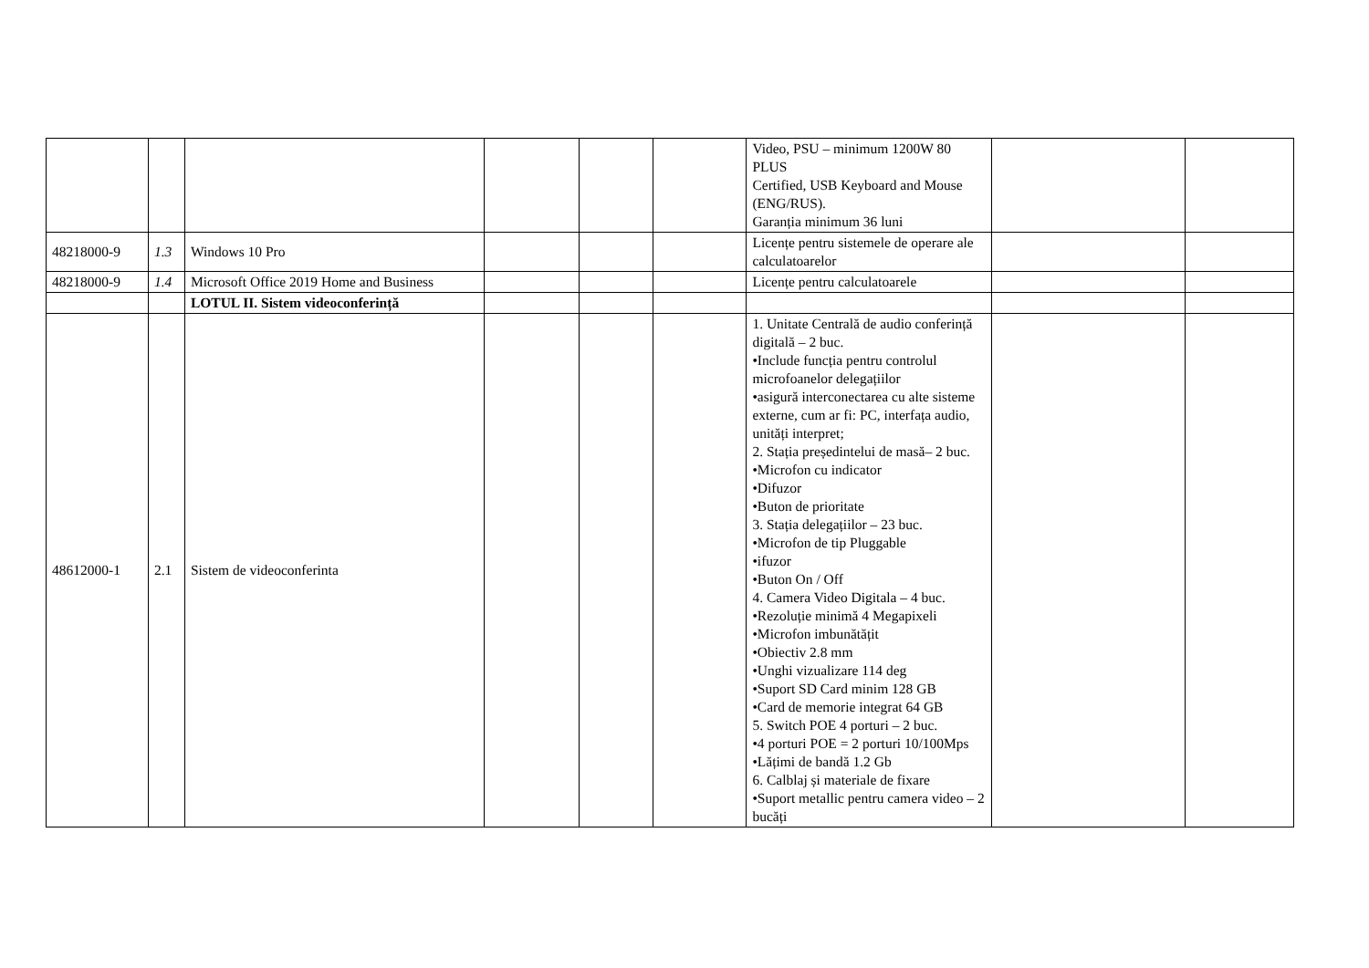| | | | | | | Video, PSU – minimum 1200W 80 PLUS Certified, USB Keyboard and Mouse (ENG/RUS). Garanția minimum 36 luni | | |
| 48218000-9 | 1.3 | Windows 10 Pro | | | | Licențe pentru sistemele de operare ale calculatoarelor | | |
| 48218000-9 | 1.4 | Microsoft Office 2019 Home and Business | | | | Licențe pentru calculatoarele | | |
| | | LOTUL II. Sistem videoconferință | | | | | | |
| 48612000-1 | 2.1 | Sistem de videoconferinta | | | | 1. Unitate Centrală de audio conferință digitală – 2 buc. •Include funcția pentru controlul microfoanelor delegațiilor •asigură interconectarea cu alte sisteme externe, cum ar fi: PC, interfața audio, unități interpret; 2. Stația președintelui de masă– 2 buc. •Microfon cu indicator •Difuzor •Buton de prioritate 3. Stația delegațiilor – 23 buc. •Microfon de tip Pluggable •ifuzor •Buton On / Off 4. Camera Video Digitala – 4 buc. •Rezoluție minimă 4 Megapixeli •Microfon imbunătățit •Obiectiv 2.8 mm •Unghi vizualizare 114 deg •Suport SD Card minim 128 GB •Card de memorie integrat 64 GB 5. Switch POE 4 porturi – 2 buc. •4 porturi POE = 2 porturi 10/100Mps •Lățimi de bandă 1.2 Gb 6. Calblaj și materiale de fixare •Suport metallic pentru camera video – 2 bucăți | | |